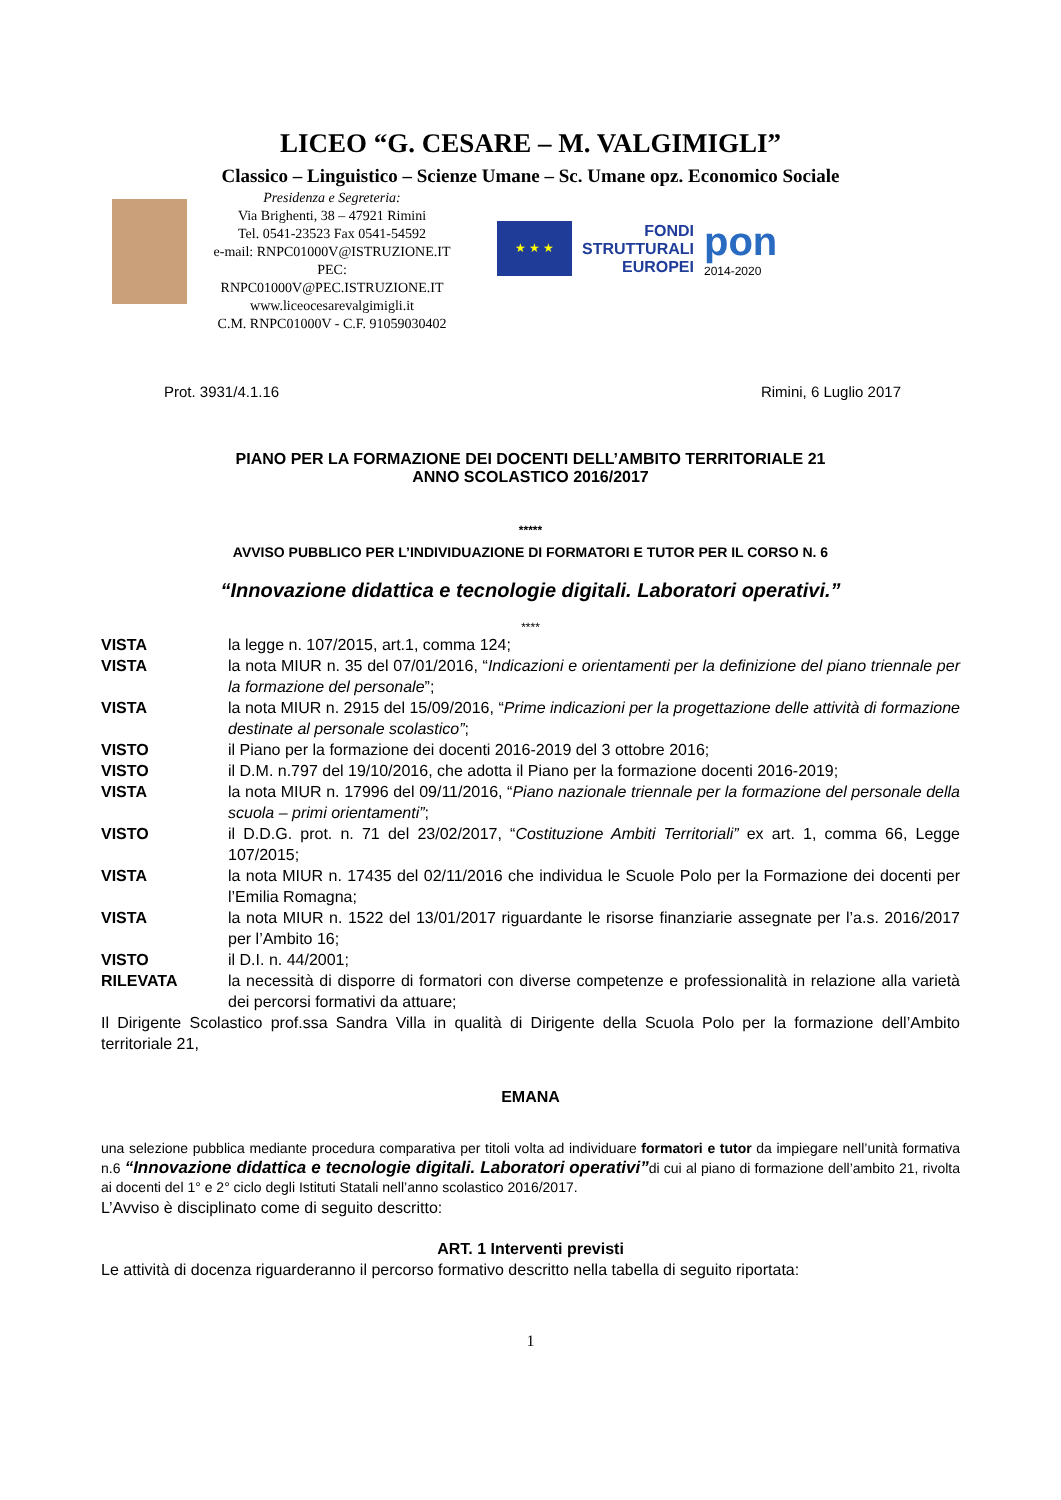LICEO “G. CESARE – M. VALGIMIGLI”
Classico – Linguistico – Scienze Umane – Sc. Umane opz. Economico Sociale
Presidenza e Segreteria:
Via Brighenti, 38 – 47921 Rimini
Tel. 0541-23523 Fax 0541-54592
e-mail: RNPC01000V@ISTRUZIONE.IT
PEC: RNPC01000V@PEC.ISTRUZIONE.IT
www.liceocesarevalgimigli.it
C.M. RNPC01000V - C.F. 91059030402
★ ★ ★
FONDI
STRUTTURALI
EUROPEI
pon
2014-2020
Prot. 3931/4.1.16 Rimini, 6 Luglio 2017
PIANO PER LA FORMAZIONE DEI DOCENTI DELL’AMBITO TERRITORIALE 21
ANNO SCOLASTICO 2016/2017
*****
AVVISO PUBBLICO PER L’INDIVIDUAZIONE DI FORMATORI E TUTOR PER IL CORSO N. 6
“Innovazione didattica e tecnologie digitali. Laboratori operativi.”
****
VISTA la legge n. 107/2015, art.1, comma 124;
VISTA la nota MIUR n. 35 del 07/01/2016, “Indicazioni e orientamenti per la definizione del piano triennale per la formazione del personale”;
VISTA la nota MIUR n. 2915 del 15/09/2016, “Prime indicazioni per la progettazione delle attività di formazione destinate al personale scolastico”;
VISTO il Piano per la formazione dei docenti 2016-2019 del 3 ottobre 2016;
VISTO il D.M. n.797 del 19/10/2016, che adotta il Piano per la formazione docenti 2016-2019;
VISTA la nota MIUR n. 17996 del 09/11/2016, “Piano nazionale triennale per la formazione del personale della scuola – primi orientamenti”;
VISTO il D.D.G. prot. n. 71 del 23/02/2017, “Costituzione Ambiti Territoriali” ex art. 1, comma 66, Legge 107/2015;
VISTA la nota MIUR n. 17435 del 02/11/2016 che individua le Scuole Polo per la Formazione dei docenti per l’Emilia Romagna;
VISTA la nota MIUR n. 1522 del 13/01/2017 riguardante le risorse finanziarie assegnate per l’a.s. 2016/2017 per l’Ambito 16;
VISTO il D.I. n. 44/2001;
RILEVATA la necessità di disporre di formatori con diverse competenze e professionalità in relazione alla varietà dei percorsi formativi da attuare;
Il Dirigente Scolastico prof.ssa Sandra Villa in qualità di Dirigente della Scuola Polo per la formazione dell’Ambito territoriale 21,
EMANA
una selezione pubblica mediante procedura comparativa per titoli volta ad individuare formatori e tutor da impiegare nell’unità formativa n.6 “Innovazione didattica e tecnologie digitali. Laboratori operativi”di cui al piano di formazione dell’ambito 21, rivolta ai docenti del 1° e 2° ciclo degli Istituti Statali nell’anno scolastico 2016/2017.
L’Avviso è disciplinato come di seguito descritto:
ART. 1 Interventi previsti
Le attività di docenza riguarderanno il percorso formativo descritto nella tabella di seguito riportata:
1